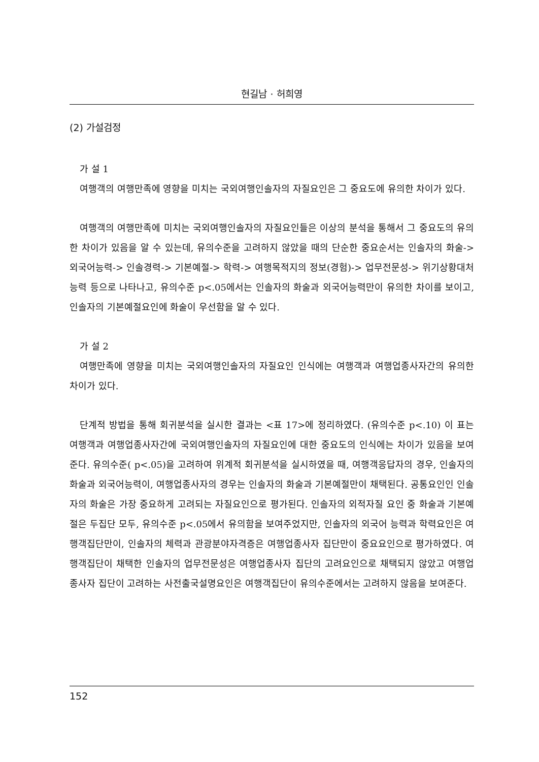현길남 · 허희영
(2) 가설검정
가 설 1
여행객의 여행만족에 영향을 미치는 국외여행인솔자의 자질요인은 그 중요도에 유의한 차이가 있다.
여행객의 여행만족에 미치는 국외여행인솔자의 자질요인들은 이상의 분석을 통해서 그 중요도의 유의한 차이가 있음을 알 수 있는데, 유의수준을 고려하지 않았을 때의 단순한 중요순서는 인솔자의 화술->외국어능력-> 인솔경력-> 기본예절-> 학력-> 여행목적지의 정보(경험)-> 업무전문성-> 위기상황대처능력 등으로 나타나고, 유의수준 p<.05에서는 인솔자의 화술과 외국어능력만이 유의한 차이를 보이고, 인솔자의 기본예절요인에 화술이 우선함을 알 수 있다.
가 설 2
여행만족에 영향을 미치는 국외여행인솔자의 자질요인 인식에는 여행객과 여행업종사자간의 유의한 차이가 있다.
단계적 방법을 통해 회귀분석을 실시한 결과는 <표 17>에 정리하였다. (유의수준 p<.10) 이 표는 여행객과 여행업종사자간에 국외여행인솔자의 자질요인에 대한 중요도의 인식에는 차이가 있음을 보여준다. 유의수준( p<.05)을 고려하여 위계적 회귀분석을 실시하였을 때, 여행객응답자의 경우, 인솔자의 화술과 외국어능력이, 여행업종사자의 경우는 인솔자의 화술과 기본예절만이 채택된다. 공통요인인 인솔자의 화술은 가장 중요하게 고려되는 자질요인으로 평가된다. 인솔자의 외적자질 요인 중 화술과 기본예절은 두집단 모두, 유의수준 p<.05에서 유의함을 보여주었지만, 인솔자의 외국어 능력과 학력요인은 여행객집단만이, 인솔자의 체력과 관광분야자격증은 여행업종사자 집단만이 중요요인으로 평가하였다. 여행객집단이 채택한 인솔자의 업무전문성은 여행업종사자 집단의 고려요인으로 채택되지 않았고 여행업종사자 집단이 고려하는 사전출국설명요인은 여행객집단이 유의수준에서는 고려하지 않음을 보여준다.
152